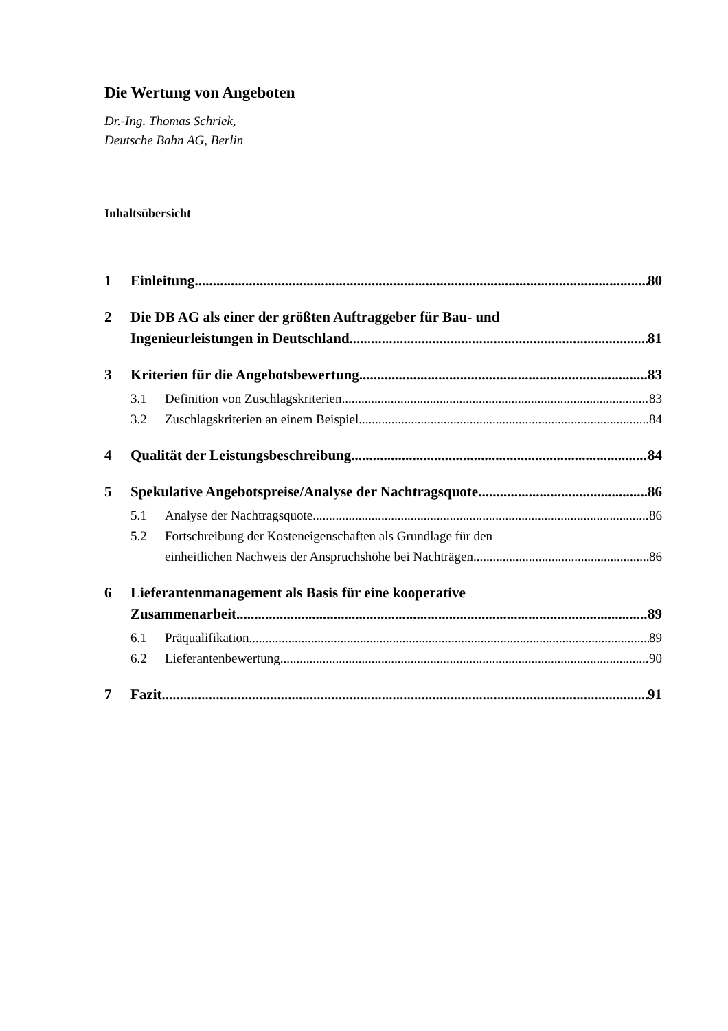Die Wertung von Angeboten
Dr.-Ing. Thomas Schriek,
Deutsche Bahn AG, Berlin
Inhaltsübersicht
1 Einleitung 80
2 Die DB AG als einer der größten Auftraggeber für Bau- und
Ingenieurleistungen in Deutschland 81
3 Kriterien für die Angebotsbewertung 83
3.1 Definition von Zuschlagskriterien 83
3.2 Zuschlagskriterien an einem Beispiel 84
4 Qualität der Leistungsbeschreibung 84
5 Spekulative Angebotspreise/Analyse der Nachtragsquote 86
5.1 Analyse der Nachtragsquote 86
5.2 Fortschreibung der Kosteneigenschaften als Grundlage für den
einheitlichen Nachweis der Anspruchshöhe bei Nachträgen 86
6 Lieferantenmanagement als Basis für eine kooperative
Zusammenarbeit 89
6.1 Präqualifikation 89
6.2 Lieferantenbewertung 90
7 Fazit 91